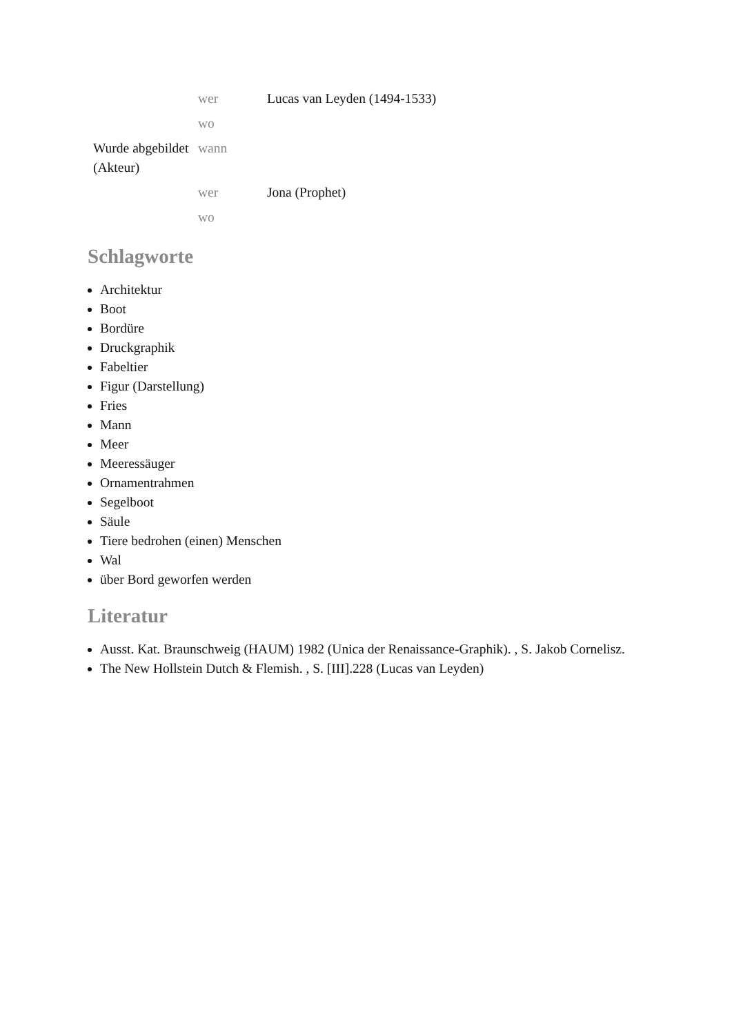| | wer | Lucas van Leyden (1494-1533) |
| | wo | |
| Wurde abgebildet (Akteur) | wann | |
| | wer | Jona (Prophet) |
| | wo | |
Schlagworte
Architektur
Boot
Bordüre
Druckgraphik
Fabeltier
Figur (Darstellung)
Fries
Mann
Meer
Meeressäuger
Ornamentrahmen
Segelboot
Säule
Tiere bedrohen (einen) Menschen
Wal
über Bord geworfen werden
Literatur
Ausst. Kat. Braunschweig (HAUM) 1982 (Unica der Renaissance-Graphik). , S. Jakob Cornelisz.
The New Hollstein Dutch & Flemish. , S. [III].228 (Lucas van Leyden)